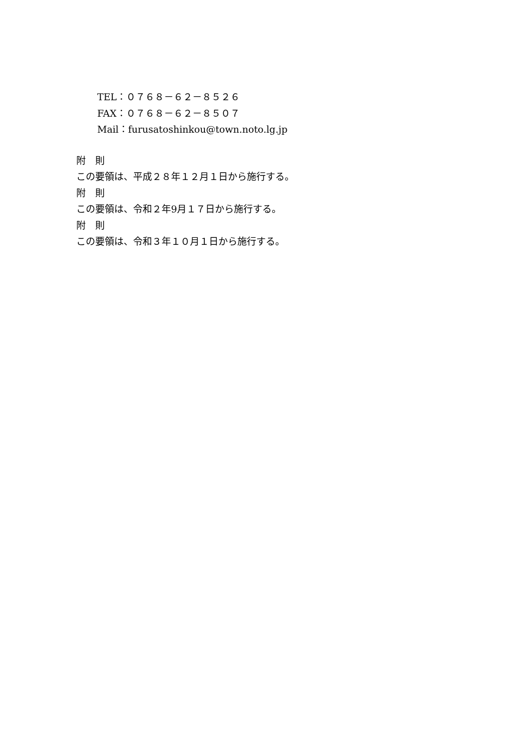TEL：０７６８－６２－８５２６
FAX：０７６８－６２－８５０７
Mail：furusatoshinkou@town.noto.lg.jp
附　則
この要領は、平成２８年１２月１日から施行する。
附　則
この要領は、令和２年9月１７日から施行する。
附　則
この要領は、令和３年１０月１日から施行する。